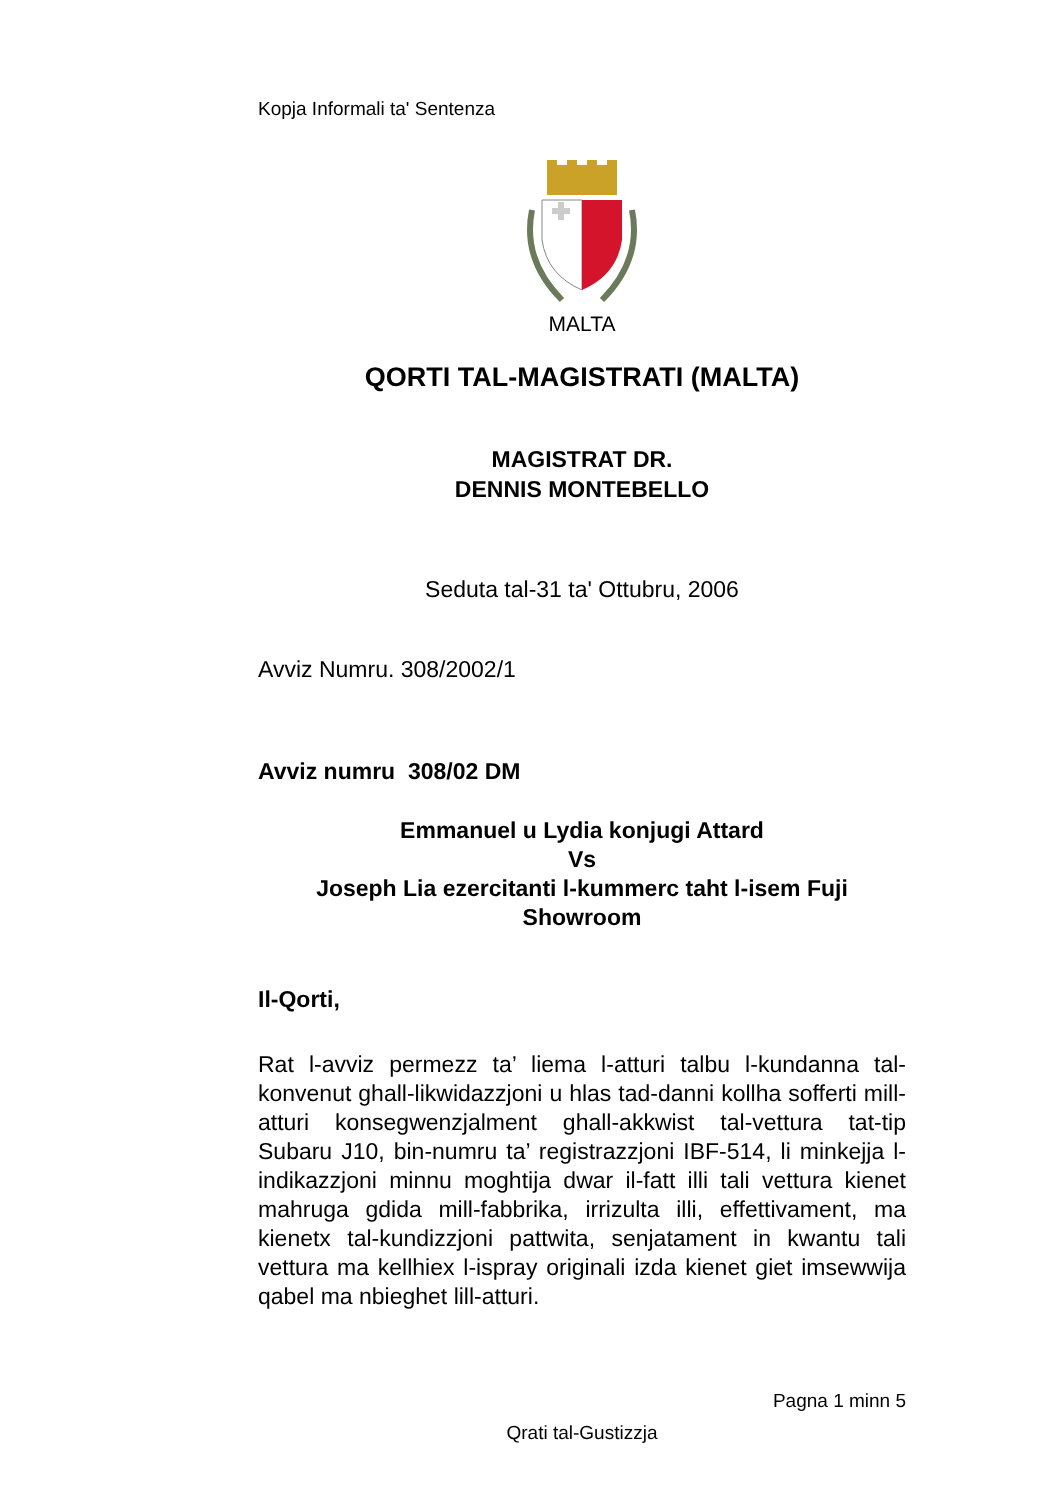Kopja Informali ta' Sentenza
MALTA
QORTI TAL-MAGISTRATI (MALTA)
MAGISTRAT DR.
DENNIS MONTEBELLO
Seduta tal-31 ta' Ottubru, 2006
Avviz Numru. 308/2002/1
Avviz numru 308/02 DM
Emmanuel u Lydia konjugi Attard
Vs
Joseph Lia ezercitanti l-kummerc taht l-isem Fuji Showroom
Il-Qorti,
Rat l-avviz permezz ta’ liema l-atturi talbu l-kundanna tal-konvenut ghall-likwidazzjoni u hlas tad-danni kollha sofferti mill-atturi konsegwenzjalment ghall-akkwist tal-vettura tat-tip Subaru J10, bin-numru ta’ registrazzjoni IBF-514, li minkejja l-indikazzjoni minnu moghtija dwar il-fatt illi tali vettura kienet mahruga gdida mill-fabbrika, irrizulta illi, effettivament, ma kienetx tal-kundizzjoni pattwita, senjatament in kwantu tali vettura ma kellhiex l-ispray originali izda kienet giet imsewwija qabel ma nbieghet lill-atturi.
Pagna 1 minn 5
Qrati tal-Gustizzja